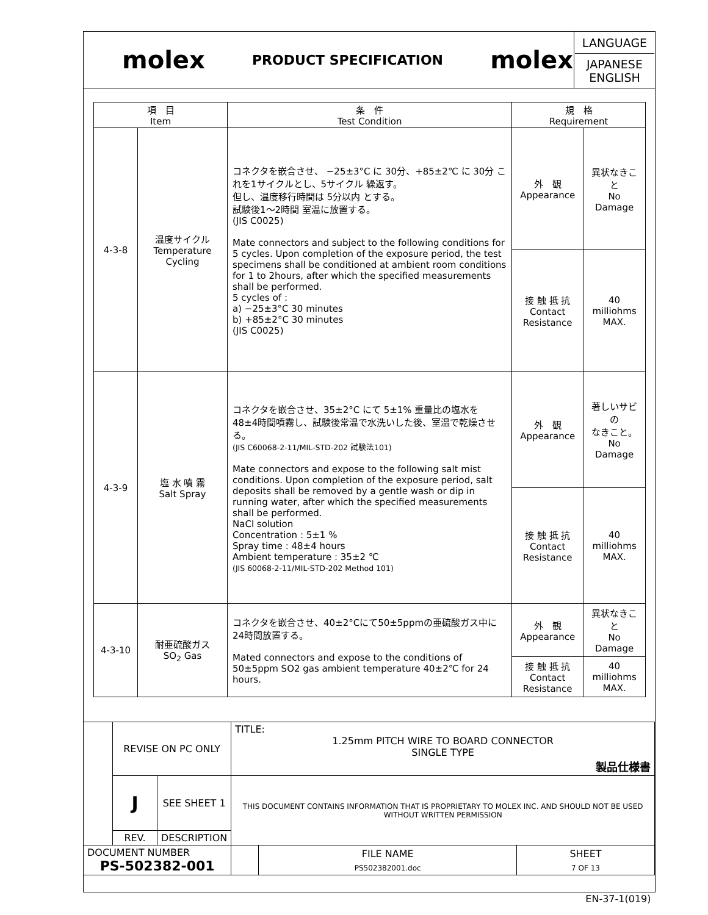| | molex | PRODUCT SPECIFICATION | molex | LANGUAGE JAPANESE ENGLISH |
| 項 目 Item | | 条 件 Test Condition | 規 格 Requirement | |
| --- | --- | --- | --- | --- |
| 4-3-8 | 温度サイクル Temperature Cycling | コネクタを嵌合させ、 −25±3°C に 30分、+85±2℃ に 30分 これを1サイクルとし、5サイクル 繰返す。 但し、温度移行時間は 5分以内 とする。 試験後1～2時間 室温に放置する。 (JIS C0025) Mate connectors and subject to the following conditions for 5 cycles. Upon completion of the exposure period, the test specimens shall be conditioned at ambient room conditions for 1 to 2hours, after which the specified measurements shall be performed. 5 cycles of : a) −25±3°C 30 minutes b) +85±2°C 30 minutes (JIS C0025) | 外 観 Appearance | 異状なきこと No Damage |
| | | | 接 触 抵 抗 Contact Resistance | 40 milliohms MAX. |
| 4-3-9 | 塩 水 噴 霧 Salt Spray | コネクタを嵌合させ、35±2°C にて 5±1% 重量比の塩水を 48±4時間噴霧し、試験後常温で水洗いした後、室温で乾燥させる。 (JIS C60068-2-11/MIL-STD-202 試験法101) Mate connectors and expose to the following salt mist conditions. Upon completion of the exposure period, salt deposits shall be removed by a gentle wash or dip in running water, after which the specified measurements shall be performed. NaCl solution Concentration : 5±1 % Spray time : 48±4 hours Ambient temperature : 35±2 ℃ (JIS 60068-2-11/MIL-STD-202 Method 101) | 外 観 Appearance | 著しいサビの なきこと。 No Damage |
| | | | 接 触 抵 抗 Contact Resistance | 40 milliohms MAX. |
| 4-3-10 | 耐亜硫酸ガス SO<sub>2</sub> Gas | コネクタを嵌合させ、40±2°Cにて50±5ppmの亜硫酸ガス中に24時間放置する。 Mated connectors and expose to the conditions of 50±5ppm SO2 gas ambient temperature 40±2℃ for 24 hours. | 外 観 Appearance | 異状なきこと No Damage |
| | | | 接 触 抵 抗 Contact Resistance | 40 milliohms MAX. |
| | REVISE ON PC ONLY | | TITLE: 1.25mm PITCH WIRE TO BOARD CONNECTOR SINGLE TYPE 製品仕様書 | | |
| | J | SEE SHEET 1 | THIS DOCUMENT CONTAINS INFORMATION THAT IS PROPRIETARY TO MOLEX INC. AND SHOULD NOT BE USED WITHOUT WRITTEN PERMISSION | | |
| | REV. | DESCRIPTION | | | |
| DOCUMENT NUMBER PS-502382-001 | | | | FILE NAME | SHEET |
| | | | | PS502382001.doc | 7 OF 13 |
| EN-37-1(019) | | | | | |